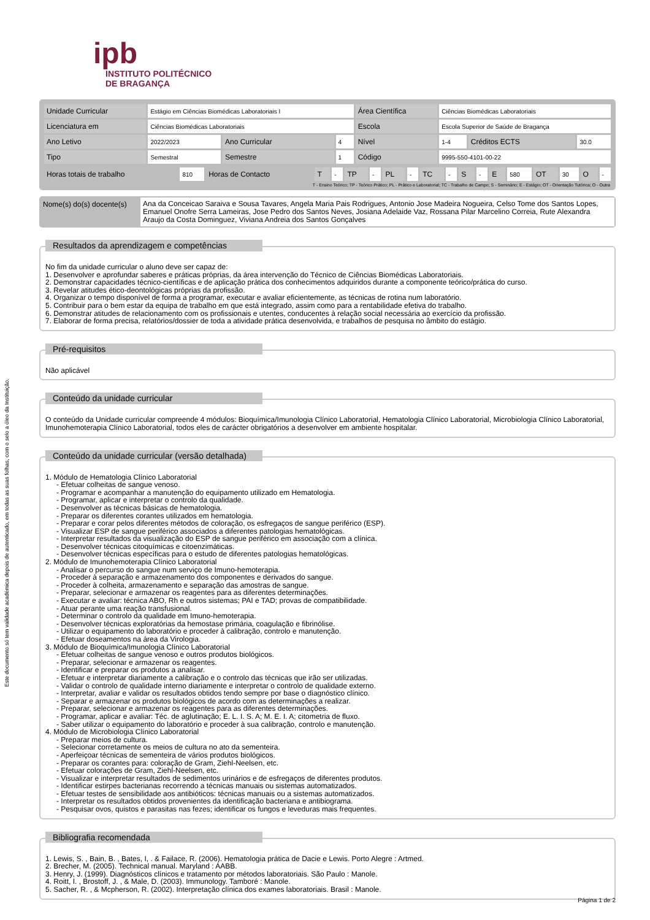Este documento só tem validade académica depois de autenticado, em todas as suas folhas, com o selo a óleo da Instituição.
ipb
INSTITUTO POLITÉCNICO
DE BRAGANÇA
| Unidade Curricular | Estágio em Ciências Biomédicas Laboratoriais I | | | Área Científica | Ciências Biomédicas Laboratoriais | | |
| Licenciatura em | Ciências Biomédicas Laboratoriais | | | Escola | Escola Superior de Saúde de Bragança | | |
| Ano Letivo | 2022/2023 | Ano Curricular | 4 | Nível | 1-4 | Créditos ECTS | 30.0 |
| Tipo | Semestral | Semestre | 1 | Código | 9995-550-4101-00-22 | | |
| Horas totais de trabalho | 810 | Horas de Contacto | T | - | TP | - | PL | - | TC | - | S | - | E | 580 | OT | 30 | O | - |
T - Ensino Teórico; TP - Teórico Prático; PL - Prático e Laboratorial; TC - Trabalho de Campo; S - Seminário; E - Estágio; OT - Orientação Tutórica; O - Outra
Nome(s) do(s) docente(s)
Ana da Conceicao Saraiva e Sousa Tavares, Angela Maria Pais Rodrigues, Antonio Jose Madeira Nogueira, Celso Tome dos Santos Lopes, Emanuel Onofre Serra Lameiras, Jose Pedro dos Santos Neves, Josiana Adelaide Vaz, Rossana Pilar Marcelino Correia, Rute Alexandra Araujo da Costa Dominguez, Viviana Andreia dos Santos Gonçalves
Resultados da aprendizagem e competências
No fim da unidade curricular o aluno deve ser capaz de:
1. Desenvolver e aprofundar saberes e práticas próprias, da área intervenção do Técnico de Ciências Biomédicas Laboratoriais.
2. Demonstrar capacidades técnico-científicas e de aplicação prática dos conhecimentos adquiridos durante a componente teórico/prática do curso.
3. Revelar atitudes ético-deontológicas próprias da profissão.
4. Organizar o tempo disponível de forma a programar, executar e avaliar eficientemente, as técnicas de rotina num laboratório.
5. Contribuir para o bem estar da equipa de trabalho em que está integrado, assim como para a rentabilidade efetiva do trabalho.
6. Demonstrar atitudes de relacionamento com os profissionais e utentes, conducentes à relação social necessária ao exercício da profissão.
7. Elaborar de forma precisa, relatórios/dossier de toda a atividade prática desenvolvida, e trabalhos de pesquisa no âmbito do estágio.
Pré-requisitos
Não aplicável
Conteúdo da unidade curricular
O conteúdo da Unidade curricular compreende 4 módulos: Bioquímica/Imunologia Clínico Laboratorial, Hematologia Clínico Laboratorial, Microbiologia Clínico Laboratorial, Imunohemoterapia Clínico Laboratorial, todos eles de carácter obrigatórios a desenvolver em ambiente hospitalar.
Conteúdo da unidade curricular (versão detalhada)
1. Módulo de Hematologia Clínico Laboratorial
- Efetuar colheitas de sangue venoso.
- Programar e acompanhar a manutenção do equipamento utilizado em Hematologia.
- Programar, aplicar e interpretar o controlo da qualidade.
- Desenvolver as técnicas básicas de hematologia.
- Preparar os diferentes corantes utilizados em hematologia.
- Preparar e corar pelos diferentes métodos de coloração, os esfregaços de sangue periférico (ESP).
- Visualizar ESP de sangue periférico associados a diferentes patologias hematológicas.
- Interpretar resultados da visualização do ESP de sangue periférico em associação com a clínica.
- Desenvolver técnicas citoquímicas e citoenzimáticas.
- Desenvolver técnicas específicas para o estudo de diferentes patologias hematológicas.
2. Módulo de Imunohemoterapia Clínico Laboratorial
- Analisar o percurso do sangue num serviço de Imuno-hemoterapia.
- Proceder à separação e armazenamento dos componentes e derivados do sangue.
- Proceder à colheita, armazenamento e separação das amostras de sangue.
- Preparar, selecionar e armazenar os reagentes para as diferentes determinações.
- Executar e avaliar: técnica ABO, Rh e outros sistemas; PAI e TAD; provas de compatibilidade.
- Atuar perante uma reação transfusional.
- Determinar o controlo da qualidade em Imuno-hemoterapia.
- Desenvolver técnicas exploratórias da hemostase primária, coagulação e fibrinólise.
- Utilizar o equipamento do laboratório e proceder à calibração, controlo e manutenção.
- Efetuar doseamentos na área da Virologia.
3. Módulo de Bioquímica/Imunologia Clínico Laboratorial
- Efetuar colheitas de sangue venoso e outros produtos biológicos.
- Preparar, selecionar e armazenar os reagentes.
- Identificar e preparar os produtos a analisar.
- Efetuar e interpretar diariamente a calibração e o controlo das técnicas que irão ser utilizadas.
- Validar o controlo de qualidade interno diariamente e interpretar o controlo de qualidade externo.
- Interpretar, avaliar e validar os resultados obtidos tendo sempre por base o diagnóstico clínico.
- Separar e armazenar os produtos biológicos de acordo com as determinações a realizar.
- Preparar, selecionar e armazenar os reagentes para as diferentes determinações.
- Programar, aplicar e avaliar: Téc. de aglutinação; E. L. I. S. A; M. E. I. A; citometria de fluxo.
- Saber utilizar o equipamento do laboratório e proceder à sua calibração, controlo e manutenção.
4. Módulo de Microbiologia Clínico Laboratorial
- Preparar meios de cultura.
- Selecionar corretamente os meios de cultura no ato da sementeira.
- Aperfeiçoar técnicas de sementeira de vários produtos biológicos.
- Preparar os corantes para: coloração de Gram, Ziehl-Neelsen, etc.
- Efetuar colorações de Gram, Ziehl-Neelsen, etc.
- Visualizar e interpretar resultados de sedimentos urinários e de esfregaços de diferentes produtos.
- Identificar estirpes bacterianas recorrendo a técnicas manuais ou sistemas automatizados.
- Efetuar testes de sensibilidade aos antibióticos: técnicas manuais ou a sistemas automatizados.
- Interpretar os resultados obtidos provenientes da identificação bacteriana e antibiograma.
- Pesquisar ovos, quistos e parasitas nas fezes; identificar os fungos e leveduras mais frequentes.
Bibliografia recomendada
1. Lewis, S. , Bain, B. , Bates, I, . & Failace, R. (2006). Hematologia prática de Dacie e Lewis. Porto Alegre : Artmed.
2. Brecher, M. (2005). Technical manual. Maryland : AABB.
3. Henry, J. (1999). Diagnósticos clínicos e tratamento por métodos laboratoriais. São Paulo : Manole.
4. Roitt, I. , Brostoff, J. , & Male, D. (2003). Immunology. Tamboré : Manole.
5. Sacher, R. , & Mcpherson, R. (2002). Interpretação clínica dos exames laboratoriais. Brasil : Manole.
Página 1 de 2